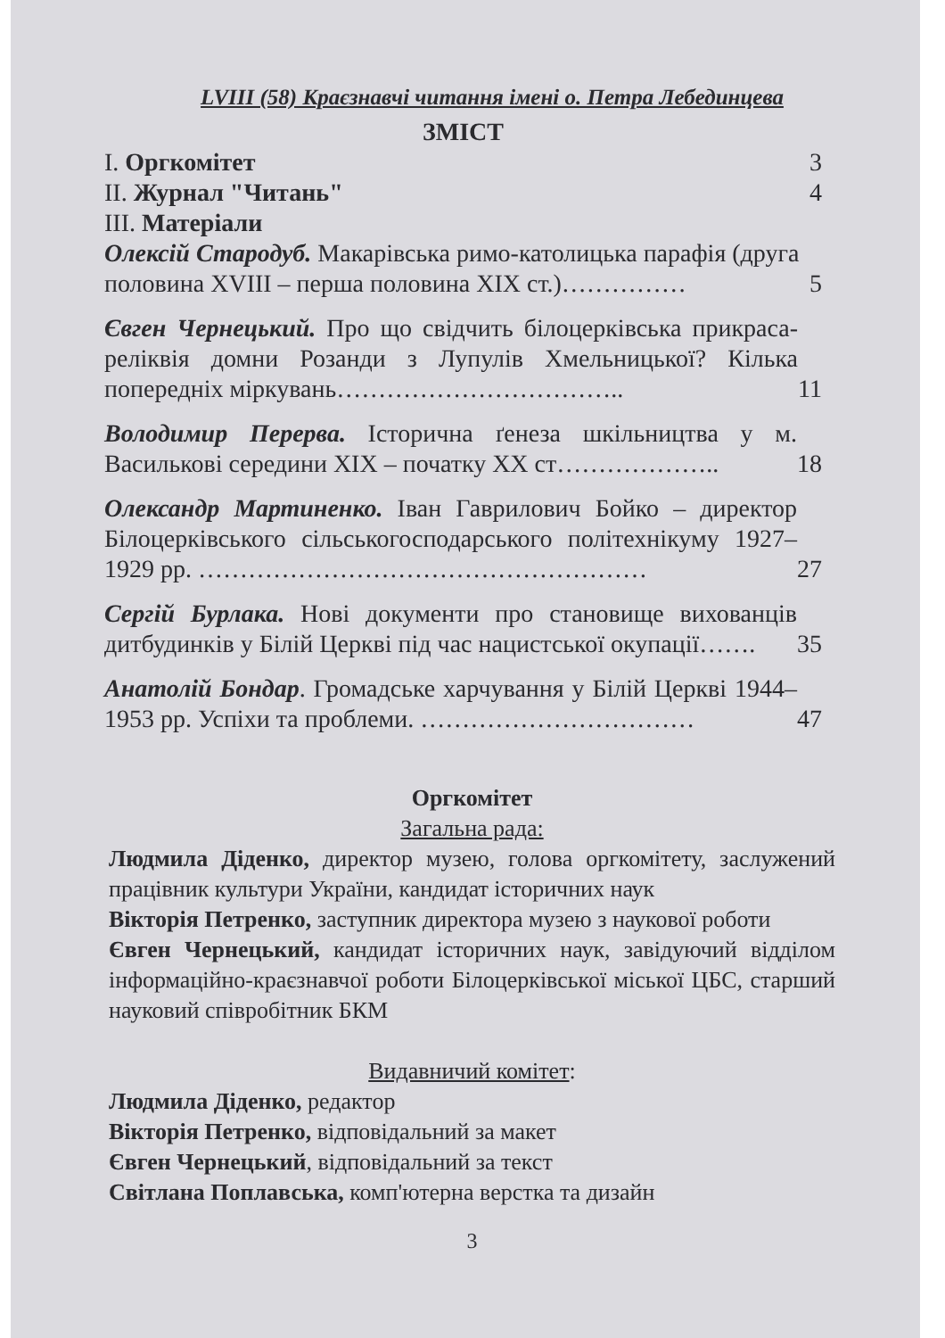LVIII (58) Краєзнавчі читання імені о. Петра Лебединцева
ЗМІСТ
I. Оргкомітет 3
II. Журнал "Читань" 4
III. Матеріали
Олексій Стародуб. Макарівська римо-католицька парафія (друга половина XVIII – перша половина XIX ст.)…………… 5
Євген Чернецький. Про що свідчить білоцерківська прикраса-реліквія домни Розанди з Лупулів Хмельницької? Кілька попередніх міркувань…………………………….. 11
Володимир Перерва. Історична ґенеза шкільництва у м. Василькові середини XIX – початку XX ст……………….. 18
Олександр Мартиненко. Іван Гаврилович Бойко – директор Білоцерківського сільськогосподарського політехнікуму 1927–1929 рр. ……………………………………………… 27
Сергій Бурлака. Нові документи про становище вихованців дитбудинків у Білій Церкві під час нацистської окупації……. 35
Анатолій Бондар. Громадське харчування у Білій Церкві 1944–1953 рр. Успіхи та проблеми. …………………………… 47
Оргкомітет
Загальна рада:
Людмила Діденко, директор музею, голова оргкомітету, заслужений працівник культури України, кандидат історичних наук
Вікторія Петренко, заступник директора музею з наукової роботи
Євген Чернецький, кандидат історичних наук, завідуючий відділом інформаційно-краєзнавчої роботи Білоцерківської міської ЦБС, старший науковий співробітник БКМ
Видавничий комітет:
Людмила Діденко, редактор
Вікторія Петренко, відповідальний за макет
Євген Чернецький, відповідальний за текст
Світлана Поплавська, комп'ютерна верстка та дизайн
3